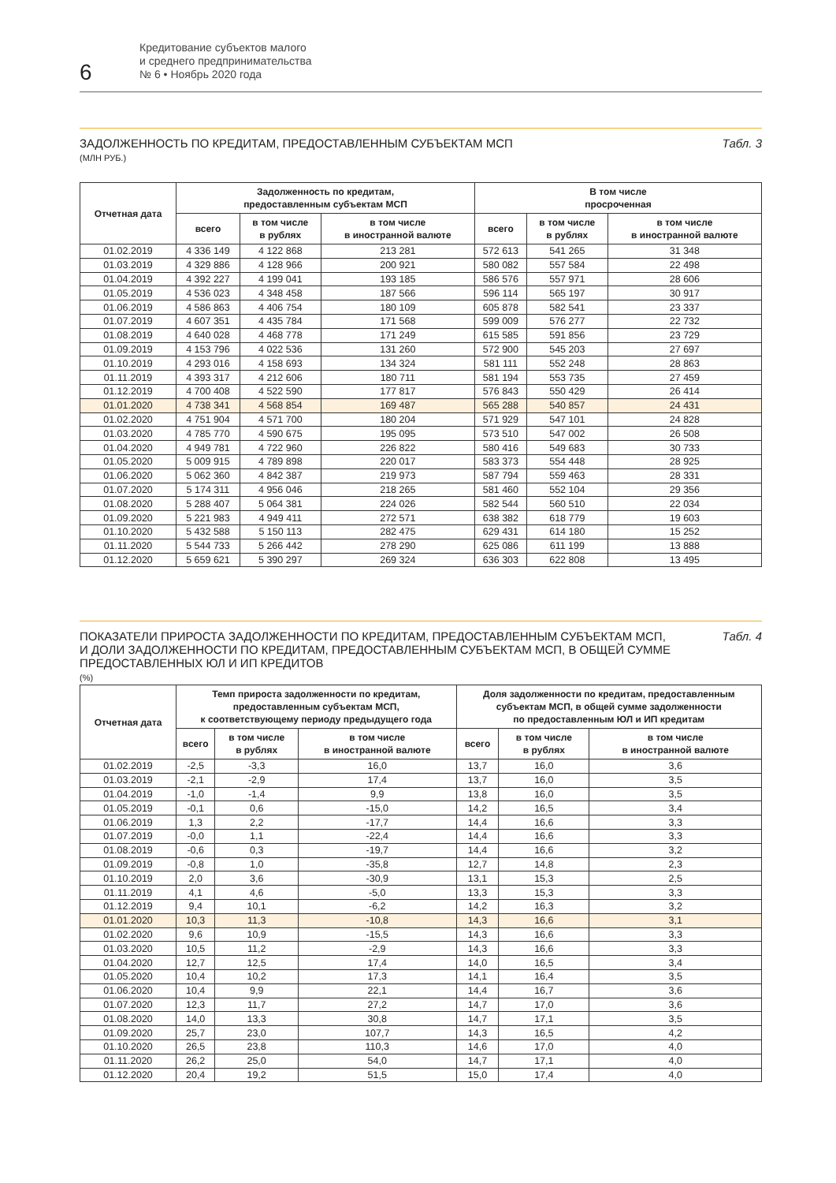6
Кредитование субъектов малого
и среднего предпринимательства
№ 6 • Ноябрь 2020 года
ЗАДОЛЖЕННОСТЬ ПО КРЕДИТАМ, ПРЕДОСТАВЛЕННЫМ СУБЪЕКТАМ МСП
(МЛН РУБ.)
Табл. 3
| Отчетная дата | Задолженность по кредитам, предоставленным субъектам МСП | | | В том числе просроченная | | |
| --- | --- | --- | --- | --- | --- | --- |
| | всего | в том числе в рублях | в том числе в иностранной валюте | всего | в том числе в рублях | в том числе в иностранной валюте |
| 01.02.2019 | 4 336 149 | 4 122 868 | 213 281 | 572 613 | 541 265 | 31 348 |
| 01.03.2019 | 4 329 886 | 4 128 966 | 200 921 | 580 082 | 557 584 | 22 498 |
| 01.04.2019 | 4 392 227 | 4 199 041 | 193 185 | 586 576 | 557 971 | 28 606 |
| 01.05.2019 | 4 536 023 | 4 348 458 | 187 566 | 596 114 | 565 197 | 30 917 |
| 01.06.2019 | 4 586 863 | 4 406 754 | 180 109 | 605 878 | 582 541 | 23 337 |
| 01.07.2019 | 4 607 351 | 4 435 784 | 171 568 | 599 009 | 576 277 | 22 732 |
| 01.08.2019 | 4 640 028 | 4 468 778 | 171 249 | 615 585 | 591 856 | 23 729 |
| 01.09.2019 | 4 153 796 | 4 022 536 | 131 260 | 572 900 | 545 203 | 27 697 |
| 01.10.2019 | 4 293 016 | 4 158 693 | 134 324 | 581 111 | 552 248 | 28 863 |
| 01.11.2019 | 4 393 317 | 4 212 606 | 180 711 | 581 194 | 553 735 | 27 459 |
| 01.12.2019 | 4 700 408 | 4 522 590 | 177 817 | 576 843 | 550 429 | 26 414 |
| 01.01.2020 | 4 738 341 | 4 568 854 | 169 487 | 565 288 | 540 857 | 24 431 |
| 01.02.2020 | 4 751 904 | 4 571 700 | 180 204 | 571 929 | 547 101 | 24 828 |
| 01.03.2020 | 4 785 770 | 4 590 675 | 195 095 | 573 510 | 547 002 | 26 508 |
| 01.04.2020 | 4 949 781 | 4 722 960 | 226 822 | 580 416 | 549 683 | 30 733 |
| 01.05.2020 | 5 009 915 | 4 789 898 | 220 017 | 583 373 | 554 448 | 28 925 |
| 01.06.2020 | 5 062 360 | 4 842 387 | 219 973 | 587 794 | 559 463 | 28 331 |
| 01.07.2020 | 5 174 311 | 4 956 046 | 218 265 | 581 460 | 552 104 | 29 356 |
| 01.08.2020 | 5 288 407 | 5 064 381 | 224 026 | 582 544 | 560 510 | 22 034 |
| 01.09.2020 | 5 221 983 | 4 949 411 | 272 571 | 638 382 | 618 779 | 19 603 |
| 01.10.2020 | 5 432 588 | 5 150 113 | 282 475 | 629 431 | 614 180 | 15 252 |
| 01.11.2020 | 5 544 733 | 5 266 442 | 278 290 | 625 086 | 611 199 | 13 888 |
| 01.12.2020 | 5 659 621 | 5 390 297 | 269 324 | 636 303 | 622 808 | 13 495 |
ПОКАЗАТЕЛИ ПРИРОСТА ЗАДОЛЖЕННОСТИ ПО КРЕДИТАМ, ПРЕДОСТАВЛЕННЫМ СУБЪЕКТАМ МСП,
И ДОЛИ ЗАДОЛЖЕННОСТИ ПО КРЕДИТАМ, ПРЕДОСТАВЛЕННЫМ СУБЪЕКТАМ МСП, В ОБЩЕЙ СУММЕ
ПРЕДОСТАВЛЕННЫХ ЮЛ И ИП КРЕДИТОВ
(%)
Табл. 4
| Отчетная дата | Темп прироста задолженности по кредитам, предоставленным субъектам МСП, к соответствующему периоду предыдущего года | | | Доля задолженности по кредитам, предоставленным субъектам МСП, в общей сумме задолженности по предоставленным ЮЛ и ИП кредитам | | |
| --- | --- | --- | --- | --- | --- | --- |
| | всего | в том числе в рублях | в том числе в иностранной валюте | всего | в том числе в рублях | в том числе в иностранной валюте |
| 01.02.2019 | -2,5 | -3,3 | 16,0 | 13,7 | 16,0 | 3,6 |
| 01.03.2019 | -2,1 | -2,9 | 17,4 | 13,7 | 16,0 | 3,5 |
| 01.04.2019 | -1,0 | -1,4 | 9,9 | 13,8 | 16,0 | 3,5 |
| 01.05.2019 | -0,1 | 0,6 | -15,0 | 14,2 | 16,5 | 3,4 |
| 01.06.2019 | 1,3 | 2,2 | -17,7 | 14,4 | 16,6 | 3,3 |
| 01.07.2019 | -0,0 | 1,1 | -22,4 | 14,4 | 16,6 | 3,3 |
| 01.08.2019 | -0,6 | 0,3 | -19,7 | 14,4 | 16,6 | 3,2 |
| 01.09.2019 | -0,8 | 1,0 | -35,8 | 12,7 | 14,8 | 2,3 |
| 01.10.2019 | 2,0 | 3,6 | -30,9 | 13,1 | 15,3 | 2,5 |
| 01.11.2019 | 4,1 | 4,6 | -5,0 | 13,3 | 15,3 | 3,3 |
| 01.12.2019 | 9,4 | 10,1 | -6,2 | 14,2 | 16,3 | 3,2 |
| 01.01.2020 | 10,3 | 11,3 | -10,8 | 14,3 | 16,6 | 3,1 |
| 01.02.2020 | 9,6 | 10,9 | -15,5 | 14,3 | 16,6 | 3,3 |
| 01.03.2020 | 10,5 | 11,2 | -2,9 | 14,3 | 16,6 | 3,3 |
| 01.04.2020 | 12,7 | 12,5 | 17,4 | 14,0 | 16,5 | 3,4 |
| 01.05.2020 | 10,4 | 10,2 | 17,3 | 14,1 | 16,4 | 3,5 |
| 01.06.2020 | 10,4 | 9,9 | 22,1 | 14,4 | 16,7 | 3,6 |
| 01.07.2020 | 12,3 | 11,7 | 27,2 | 14,7 | 17,0 | 3,6 |
| 01.08.2020 | 14,0 | 13,3 | 30,8 | 14,7 | 17,1 | 3,5 |
| 01.09.2020 | 25,7 | 23,0 | 107,7 | 14,3 | 16,5 | 4,2 |
| 01.10.2020 | 26,5 | 23,8 | 110,3 | 14,6 | 17,0 | 4,0 |
| 01.11.2020 | 26,2 | 25,0 | 54,0 | 14,7 | 17,1 | 4,0 |
| 01.12.2020 | 20,4 | 19,2 | 51,5 | 15,0 | 17,4 | 4,0 |